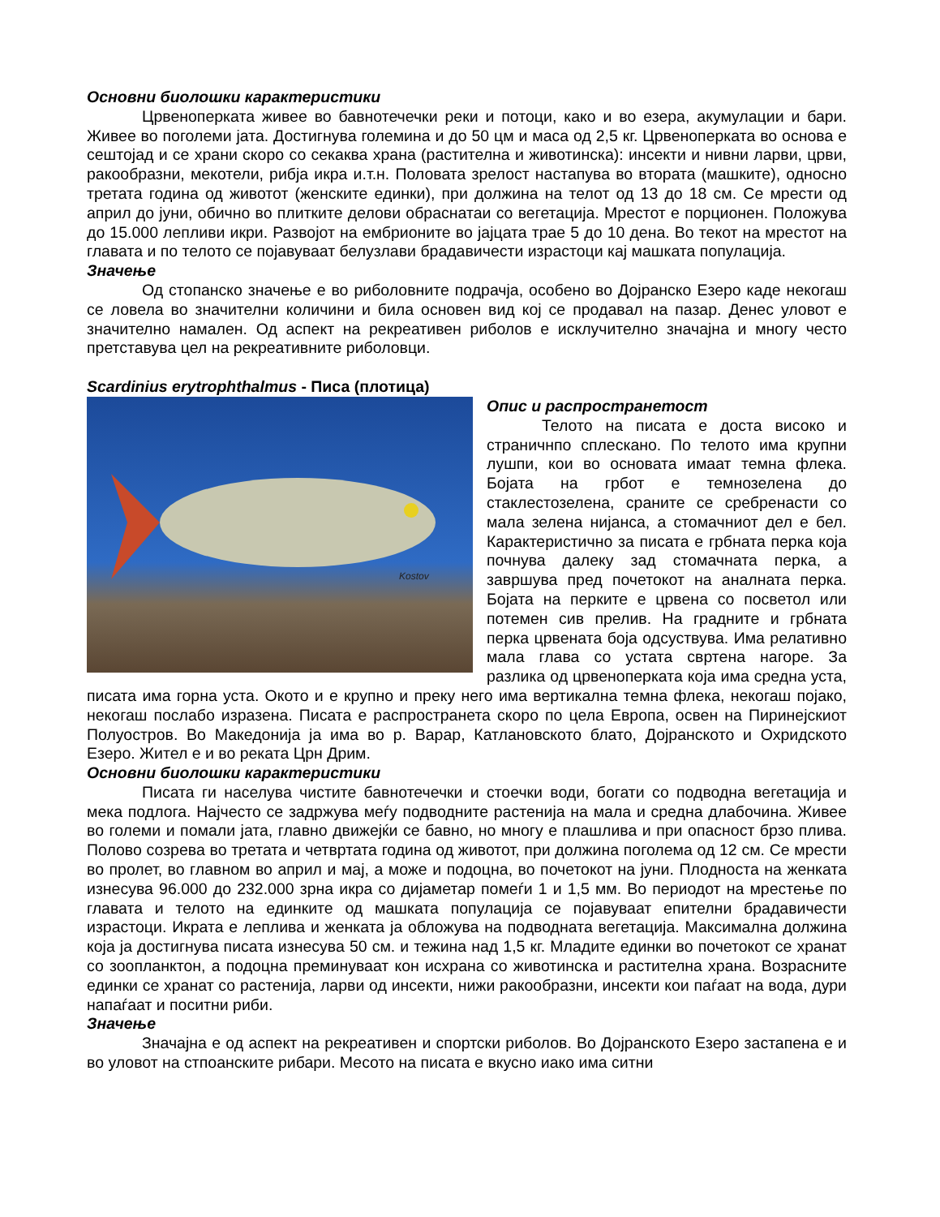Основни биолошки карактеристики
Црвеноперката живее во бавнотечечки реки и потоци, како и во езера, акумулации и бари. Живее во поголеми јата. Достигнува големина и до 50 цм и маса од 2,5 кг. Црвеноперката во основа е сештојад и се храни скоро со секаква храна (растителна и животинска): инсекти и нивни ларви, црви, ракообразни, мекотели, рибја икра и.т.н. Половата зрелост настапува во втората (машките), односно третата година од животот (женските единки), при должина на телот од 13 до 18 см. Се мрести од април до јуни, обично во плитките делови обраснатаи со вегетација. Мрестот е порционен. Положува до 15.000 лепливи икри. Развојот на ембрионите во јајцата трае 5 до 10 дена. Во текот на мрестот на главата и по телото се појавуваат белузлави брадавичести израстоци кај машката популација.
Значење
Од стопанско значење е во риболовните подрачја, особено во Дојранско Езеро каде некогаш се ловела во значителни количини и била основен вид кој се продавал на пазар. Денес уловот е значително намален. Од аспект на рекреативен риболов е исклучително значајна и многу често претставува цел на рекреативните риболовци.
Scardinius erytrophthalmus - Писа (плотица)
Kostov
Опис и распространетост
Телото на писата е доста високо и страничнпо сплескано. По телото има крупни лушпи, кои во основата имаат темна флека. Бојата на грбот е темнозелена до стаклестозелена, сраните се сребренасти со мала зелена нијанса, а стомачниот дел е бел. Карактеристично за писата е грбната перка која почнува далеку зад стомачната перка, а завршува пред почетокот на аналната перка. Бојата на перките е црвена со посветол или потемен сив прелив. На градните и грбната перка црвената боја одсуствува. Има релативно мала глава со устата свртена нагоре. За разлика од црвеноперката која има средна уста, писата има горна уста. Окото и е крупно и преку него има вертикална темна флека, некогаш појако, некогаш послабо изразена. Писата е распространета скоро по цела Европа, освен на Пиринејскиот Полуостров. Во Македонија ја има во р. Варар, Катлановското блато, Дојранското и Охридското Езеро. Жител е и во реката Црн Дрим.
Основни биолошки карактеристики
Писата ги населува чистите бавнотечечки и стоечки води, богати со подводна вегетација и мека подлога. Најчесто се задржува меѓу подводните растенија на мала и средна длабочина. Живее во големи и помали јата, главно движејќи се бавно, но многу е плашлива и при опасност брзо плива. Полово созрева во третата и четвртата година од животот, при должина поголема од 12 см. Се мрести во пролет, во главном во април и мај, а може и подоцна, во почетокот на јуни. Плодноста на женката изнесува 96.000 до 232.000 зрна икра со дијаметар помеѓи 1 и 1,5 мм. Во периодот на мрестење по главата и телото на единките од машката популација се појавуваат епителни брадавичести израстоци. Икрата е леплива и женката ја обложува на подводната вегетација. Максимална должина која ја достигнува писата изнесува 50 см. и тежина над 1,5 кг. Младите единки во почетокот се хранат со зоопланктон, а подоцна преминуваат кон исхрана со животинска и растителна храна. Возрасните единки се хранат со растенија, ларви од инсекти, нижи ракообразни, инсекти кои паѓаат на вода, дури напаѓаат и поситни риби.
Значење
Значајна е од аспект на рекреативен и спортски риболов. Во Дојранското Езеро застапена е и во уловот на стпоанските рибари. Месото на писата е вкусно иако има ситни